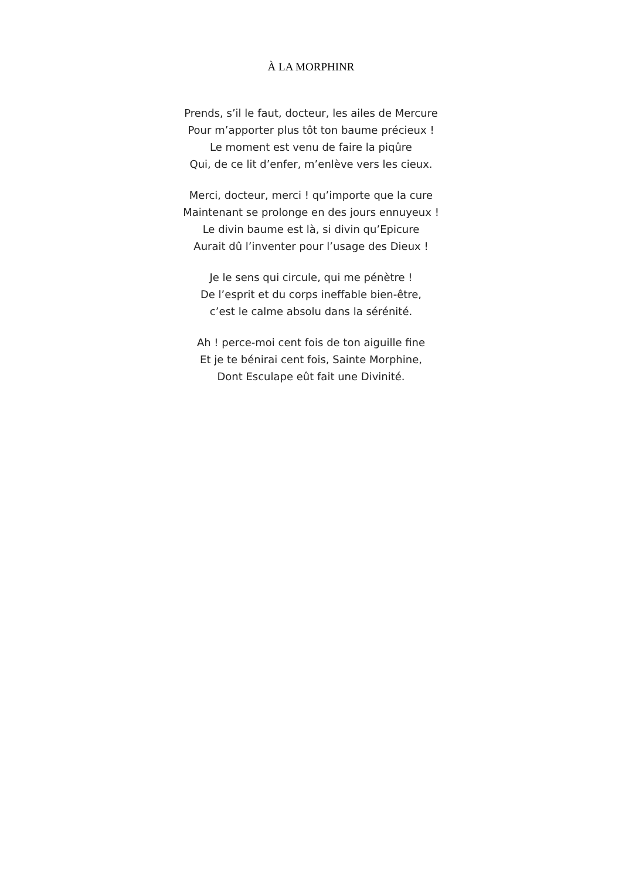À LA MORPHINR
Prends, s’il le faut, docteur, les ailes de Mercure
Pour m’apporter plus tôt ton baume précieux !
Le moment est venu de faire la piqûre
Qui, de ce lit d’enfer, m’enlève vers les cieux.
Merci, docteur, merci ! qu’importe que la cure
Maintenant se prolonge en des jours ennuyeux !
Le divin baume est là, si divin qu’Epicure
Aurait dû l’inventer pour l’usage des Dieux !
Je le sens qui circule, qui me pénètre !
De l’esprit et du corps ineffable bien-être,
c’est le calme absolu dans la sérénité.
Ah ! perce-moi cent fois de ton aiguille fine
Et je te bénirai cent fois, Sainte Morphine,
Dont Esculape eût fait une Divinité.